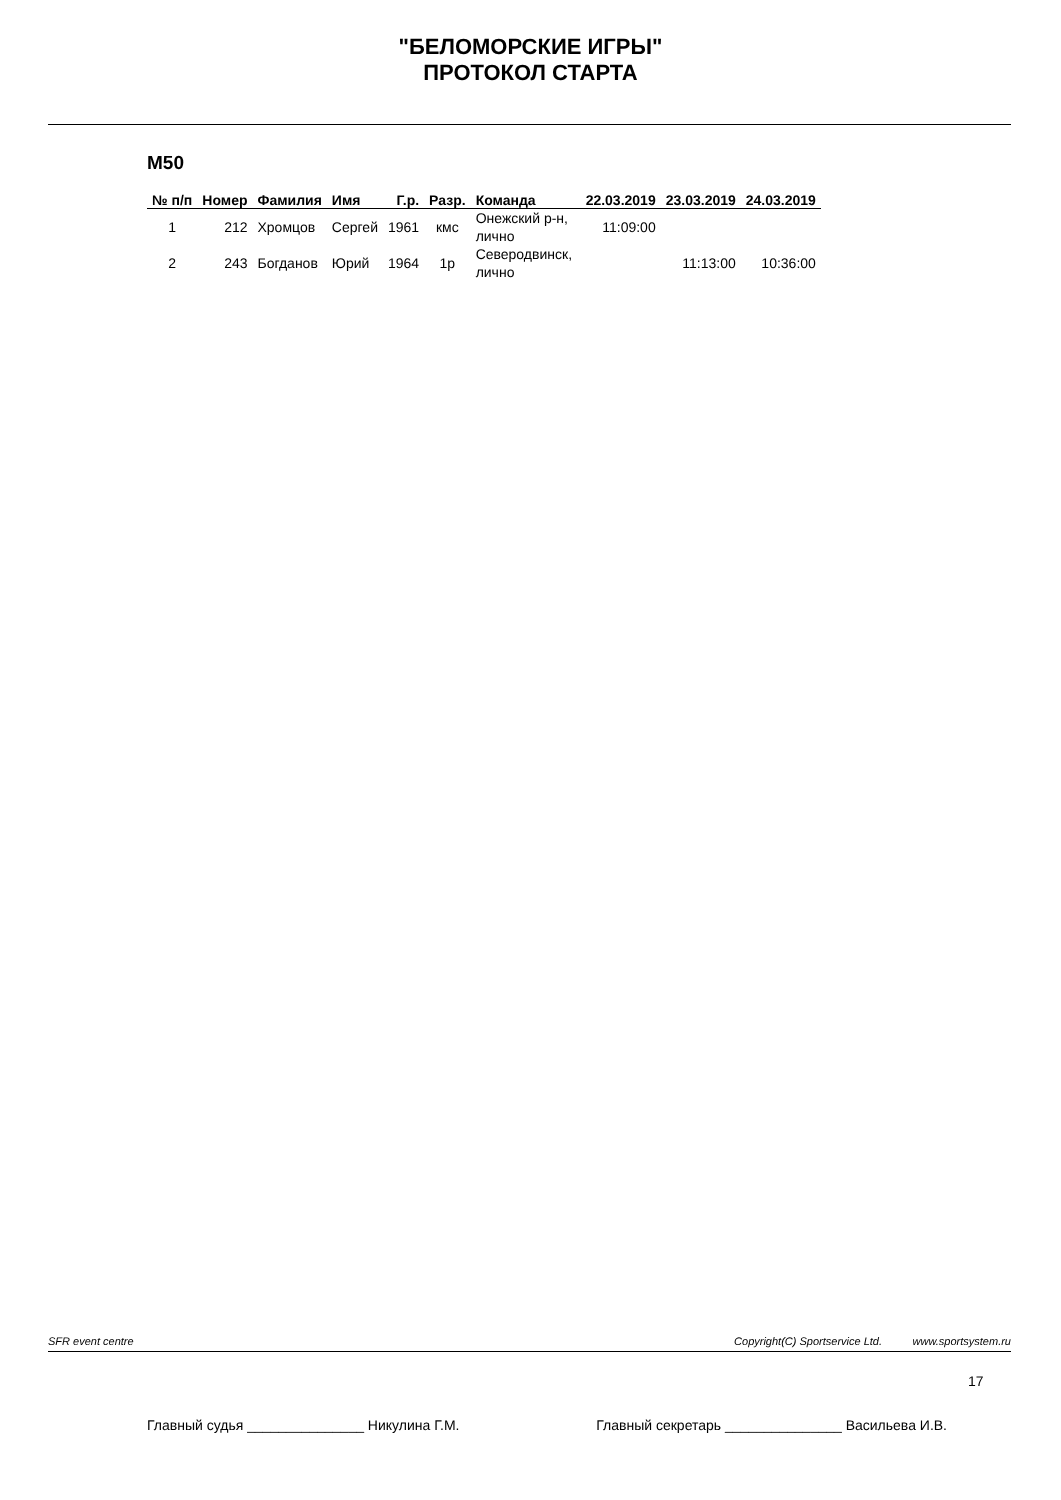"БЕЛОМОРСКИЕ ИГРЫ"
ПРОТОКОЛ СТАРТА
M50
| № п/п | Номер | Фамилия | Имя | Г.р. | Разр. | Команда | 22.03.2019 | 23.03.2019 | 24.03.2019 |
| --- | --- | --- | --- | --- | --- | --- | --- | --- | --- |
| 1 | 212 | Хромцов | Сергей | 1961 | кмс | Онежский р-н, лично | 11:09:00 | | |
| 2 | 243 | Богданов | Юрий | 1964 | 1р | Северодвинск, лично | | 11:13:00 | 10:36:00 |
SFR event centre Copyright(C) Sportservice Ltd. www.sportsystem.ru
17
Главный судья _______________ Никулина Г.М. Главный секретарь _______________ Васильева И.В.